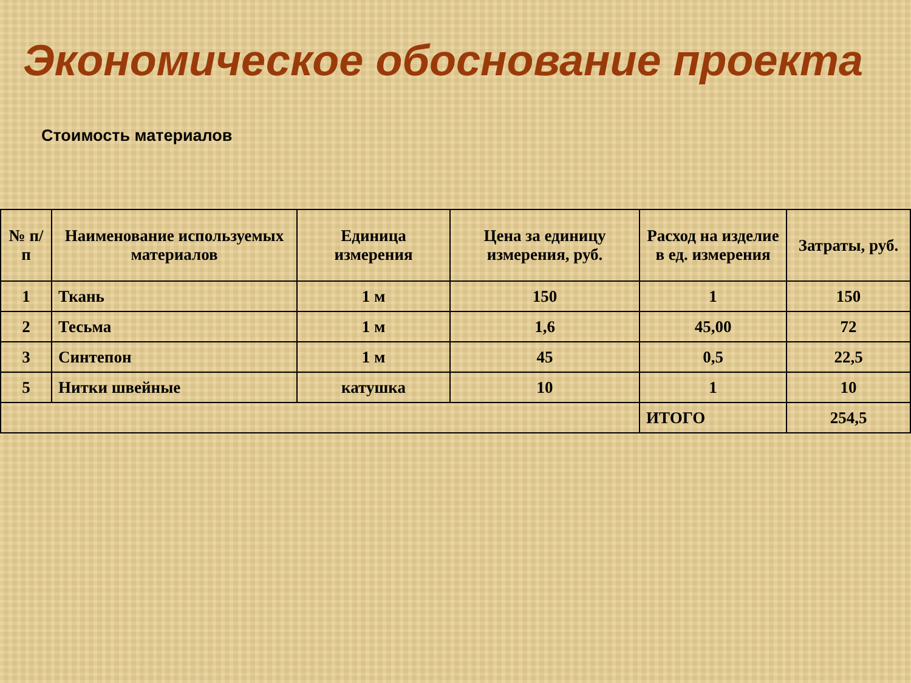Экономическое обоснование проекта
Стоимость материалов
| № п/п | Наименование используемых материалов | Единица измерения | Цена за единицу измерения, руб. | Расход на изделие в ед. измерения | Затраты, руб. |
| --- | --- | --- | --- | --- | --- |
| 1 | Ткань | 1 м | 150 | 1 | 150 |
| 2 | Тесьма | 1 м | 1,6 | 45,00 | 72 |
| 3 | Синтепон | 1 м | 45 | 0,5 | 22,5 |
| 5 | Нитки швейные | катушка | 10 | 1 | 10 |
| | | | | ИТОГО | 254,5 |